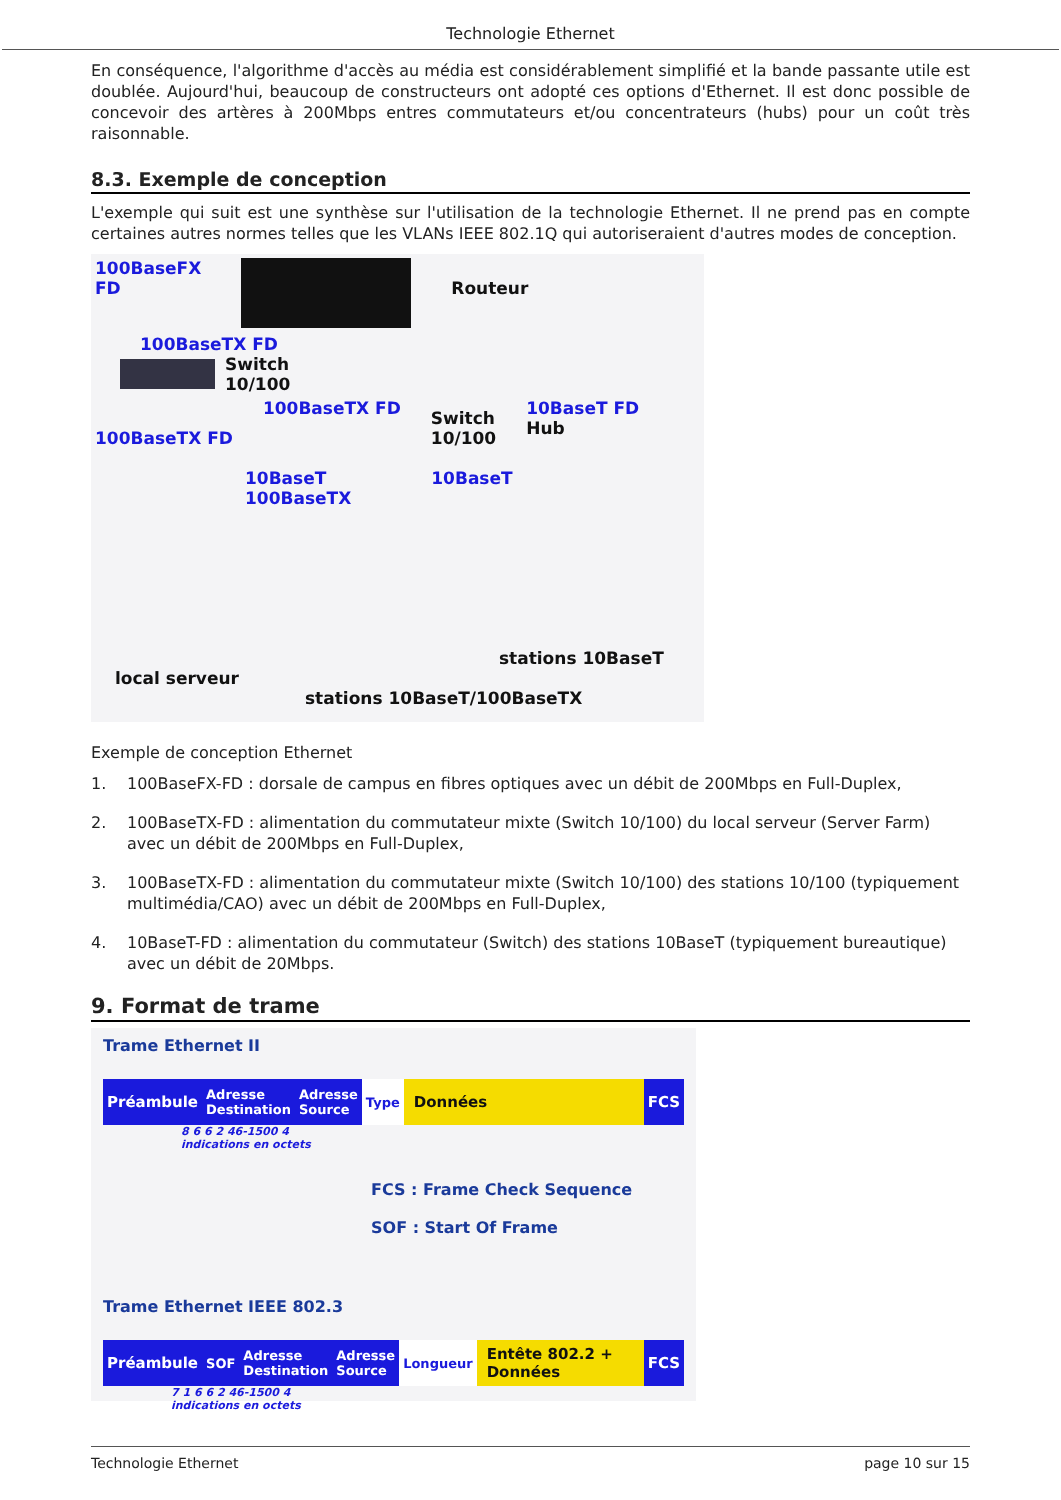Technologie Ethernet
En conséquence, l'algorithme d'accès au média est considérablement simplifié et la bande passante utile est doublée. Aujourd'hui, beaucoup de constructeurs ont adopté ces options d'Ethernet. Il est donc possible de concevoir des artères à 200Mbps entres commutateurs et/ou concentrateurs (hubs) pour un coût très raisonnable.
8.3. Exemple de conception
L'exemple qui suit est une synthèse sur l'utilisation de la technologie Ethernet. Il ne prend pas en compte certaines autres normes telles que les VLANs IEEE 802.1Q qui autoriseraient d'autres modes de conception.
100BaseFX
FD
Routeur
100BaseTX FD
Switch
10/100
100BaseTX FD
100BaseTX FD
Switch
10/100
10BaseT FD
Hub
10BaseT
100BaseTX
10BaseT
local serveur
stations 10BaseT
stations 10BaseT/100BaseTX
Exemple de conception Ethernet
1. 100BaseFX-FD : dorsale de campus en fibres optiques avec un débit de 200Mbps en Full-Duplex,
2. 100BaseTX-FD : alimentation du commutateur mixte (Switch 10/100) du local serveur (Server Farm) avec un débit de 200Mbps en Full-Duplex,
3. 100BaseTX-FD : alimentation du commutateur mixte (Switch 10/100) des stations 10/100 (typiquement multimédia/CAO) avec un débit de 200Mbps en Full-Duplex,
4. 10BaseT-FD : alimentation du commutateur (Switch) des stations 10BaseT (typiquement bureautique) avec un débit de 20Mbps.
9. Format de trame
Trame Ethernet II
Préambule
Adresse
Destination
Adresse
Source
Type
Données FCS
8 6 6 2 46-1500 4
indications en octets
FCS : Frame Check Sequence
SOF : Start Of Frame
Trame Ethernet IEEE 802.3
Préambule
SOF Adresse
Destination
Adresse
Source
Longueur
Entête 802.2 + Données FCS
7 1 6 6 2 46-1500 4
indications en octets
Technologie Ethernet page 10 sur 15